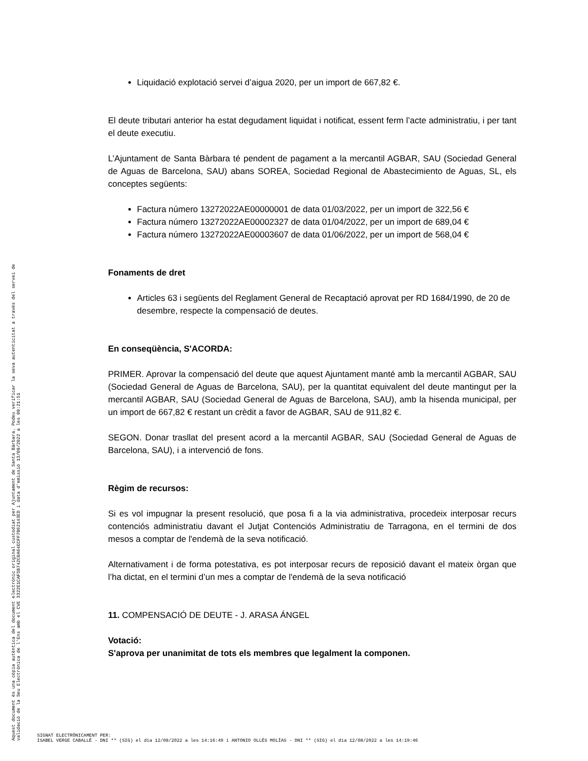Aquest document és una còpia autèntica del document electrònic original custodiat per Ajuntament de Santa Bàrbara. Podeu verificar la seva autenticitat a través del servei de validació de la Seu Electrònica de l'Ens amb el CVE 3322E1CAF5B742C0A64ECFF7B62143ED i data d'emissió 13/09/2022 a les 09:21:51
Liquidació explotació servei d’aigua 2020, per un import de 667,82 €.
El deute tributari anterior ha estat degudament liquidat i notificat, essent ferm l’acte administratiu, i per tant el deute executiu.
L’Ajuntament de Santa Bàrbara té pendent de pagament a la mercantil AGBAR, SAU (Sociedad General de Aguas de Barcelona, SAU) abans SOREA, Sociedad Regional de Abastecimiento de Aguas, SL, els conceptes següents:
Factura número 13272022AE00000001 de data 01/03/2022, per un import de 322,56 €
Factura número 13272022AE00002327 de data 01/04/2022, per un import de 689,04 €
Factura número 13272022AE00003607 de data 01/06/2022, per un import de 568,04 €
Fonaments de dret
Articles 63 i següents del Reglament General de Recaptació aprovat per RD 1684/1990, de 20 de desembre, respecte la compensació de deutes.
En conseqüència, S'ACORDA:
PRIMER. Aprovar la compensació del deute que aquest Ajuntament manté amb la mercantil AGBAR, SAU (Sociedad General de Aguas de Barcelona, SAU), per la quantitat equivalent del deute mantingut per la mercantil AGBAR, SAU (Sociedad General de Aguas de Barcelona, SAU), amb la hisenda municipal, per un import de 667,82 € restant un crèdit a favor de AGBAR, SAU de 911,82 €.
SEGON. Donar trasllat del present acord a la mercantil AGBAR, SAU (Sociedad General de Aguas de Barcelona, SAU), i a intervenció de fons.
Règim de recursos:
Si es vol impugnar la present resolució, que posa fi a la via administrativa, procedeix interposar recurs contenciós administratiu davant el Jutjat Contenciós Administratiu de Tarragona, en el termini de dos mesos a comptar de l'endemà de la seva notificació.
Alternativament i de forma potestativa, es pot interposar recurs de reposició davant el mateix òrgan que l’ha dictat, en el termini d’un mes a comptar de l'endemà de la seva notificació
11. COMPENSACIÓ DE DEUTE - J. ARASA ÁNGEL
Votació:
S'aprova per unanimitat de tots els membres que legalment la componen.
SIGNAT ELECTRÒNICAMENT PER:
ISABEL VERGE CABALLÉ - DNI ** (SIG) el dia 12/08/2022 a les 14:16:49 i ANTONIO OLLÉS MOLÍAS - DNI ** (SIG) el dia 12/08/2022 a les 14:19:46